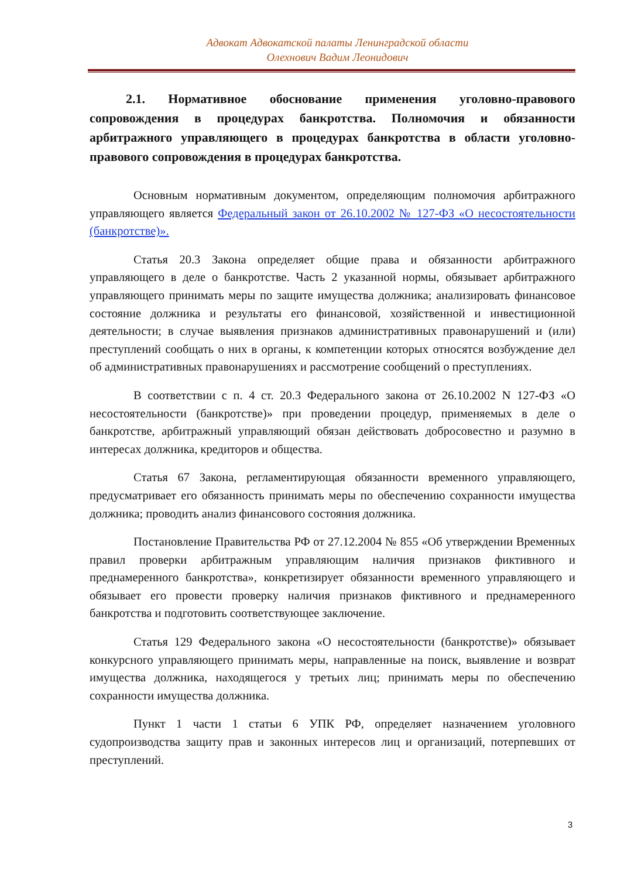Адвокат Адвокатской палаты Ленинградской области
Олехнович Вадим Леонидович
2.1. Нормативное обоснование применения уголовно-правового сопровождения в процедурах банкротства. Полномочия и обязанности арбитражного управляющего в процедурах банкротства в области уголовно-правового сопровождения в процедурах банкротства.
Основным нормативным документом, определяющим полномочия арбитражного управляющего является Федеральный закон от 26.10.2002 № 127-ФЗ «О несостоятельности (банкротстве)».
Статья 20.3 Закона определяет общие права и обязанности арбитражного управляющего в деле о банкротстве. Часть 2 указанной нормы, обязывает арбитражного управляющего принимать меры по защите имущества должника; анализировать финансовое состояние должника и результаты его финансовой, хозяйственной и инвестиционной деятельности; в случае выявления признаков административных правонарушений и (или) преступлений сообщать о них в органы, к компетенции которых относятся возбуждение дел об административных правонарушениях и рассмотрение сообщений о преступлениях.
В соответствии с п. 4 ст. 20.3 Федерального закона от 26.10.2002 N 127-ФЗ «О несостоятельности (банкротстве)» при проведении процедур, применяемых в деле о банкротстве, арбитражный управляющий обязан действовать добросовестно и разумно в интересах должника, кредиторов и общества.
Статья 67 Закона, регламентирующая обязанности временного управляющего, предусматривает его обязанность принимать меры по обеспечению сохранности имущества должника; проводить анализ финансового состояния должника.
Постановление Правительства РФ от 27.12.2004 № 855 «Об утверждении Временных правил проверки арбитражным управляющим наличия признаков фиктивного и преднамеренного банкротства», конкретизирует обязанности временного управляющего и обязывает его провести проверку наличия признаков фиктивного и преднамеренного банкротства и подготовить соответствующее заключение.
Статья 129 Федерального закона «О несостоятельности (банкротстве)» обязывает конкурсного управляющего принимать меры, направленные на поиск, выявление и возврат имущества должника, находящегося у третьих лиц; принимать меры по обеспечению сохранности имущества должника.
Пункт 1 части 1 статьи 6 УПК РФ, определяет назначением уголовного судопроизводства защиту прав и законных интересов лиц и организаций, потерпевших от преступлений.
3